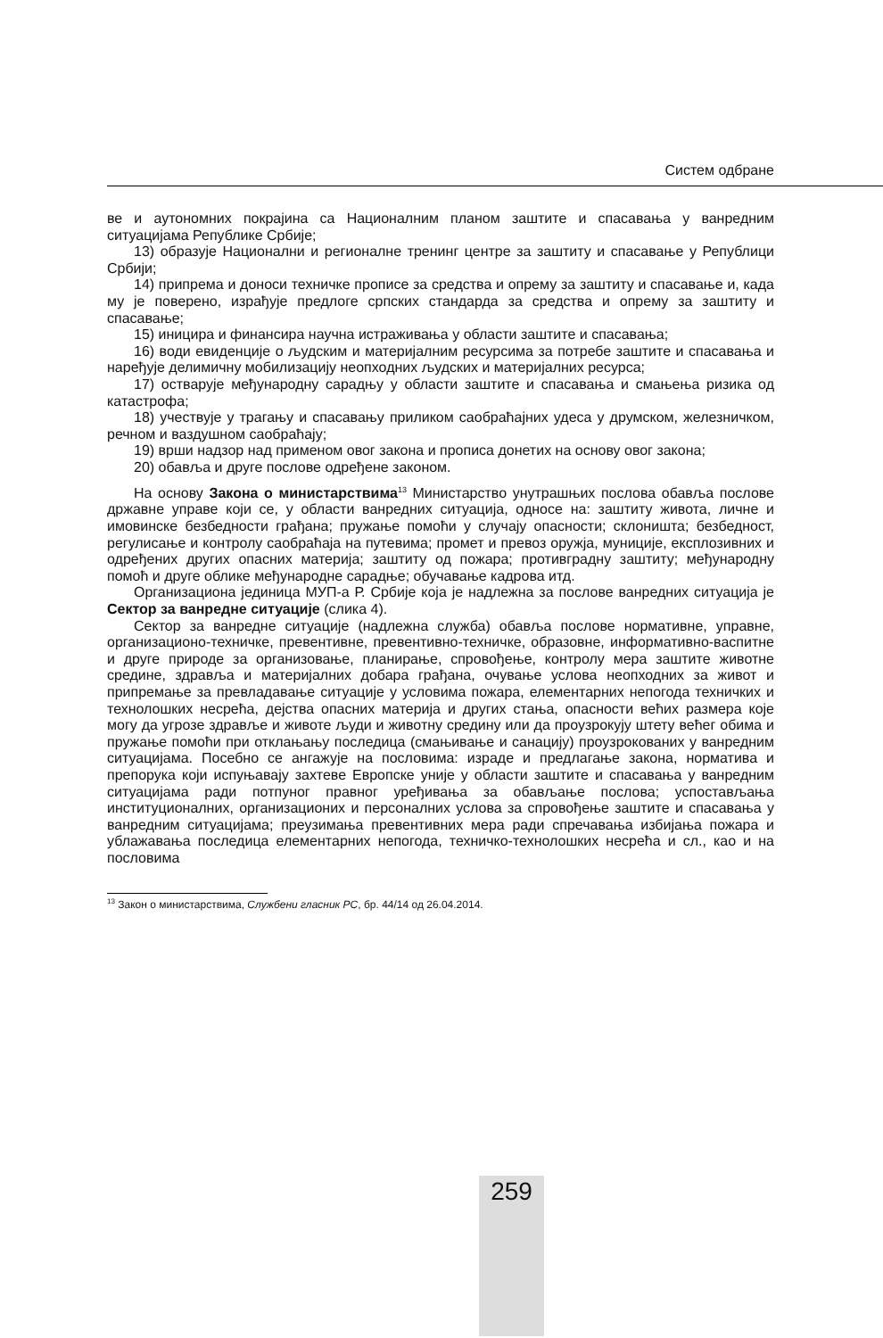Систем одбране
ве и аутономних покрајина са Националним планом заштите и спасавања у ванредним ситуацијама Републике Србије;
13) образује Национални и регионалне тренинг центре за заштиту и спасавање у Републици Србији;
14) припрема и доноси техничке прописе за средства и опрему за заштиту и спасавање и, када му је поверено, израђује предлоге српских стандарда за средства и опрему за заштиту и спасавање;
15) иницира и финансира научна истраживања у области заштите и спасавања;
16) води евиденције о људским и материјалним ресурсима за потребе заштите и спасавања и наређује делимичну мобилизацију неопходних људских и материјалних ресурса;
17) остварује међународну сарадњу у области заштите и спасавања и смањења ризика од катастрофа;
18) учествује у трагању и спасавању приликом саобраћајних удеса у друмском, железничком, речном и ваздушном саобраћају;
19) врши надзор над применом овог закона и прописа донетих на основу овог закона;
20) обавља и друге послове одређене законом.
На основу Закона о министарствима<sup>13</sup> Министарство унутрашњих послова обавља послове државне управе који се, у области ванредних ситуација, односе на: заштиту живота, личне и имовинске безбедности грађана; пружање помоћи у случају опасности; склоништа; безбедност, регулисање и контролу саобраћаја на путевима; промет и превоз оружја, муниције, експлозивних и одређених других опасних материја; заштиту од пожара; противградну заштиту; међународну помоћ и друге облике међународне сарадње; обучавање кадрова итд.
Организациона јединица МУП-а Р. Србије која је надлежна за послове ванредних ситуација је Сектор за ванредне ситуације (слика 4).
Сектор за ванредне ситуације (надлежна служба) обавља послове нормативне, управне, организационо-техничке, превентивне, превентивно-техничке, образовне, информативно-васпитне и друге природе за организовање, планирање, спровођење, контролу мера заштите животне средине, здравља и материјалних добара грађана, очување услова неопходних за живот и припремање за превладавање ситуације у условима пожара, елементарних непогода техничких и технолошких несрећа, дејства опасних материја и других стања, опасности већих размера које могу да угрозе здравље и животе људи и животну средину или да проузрокују штету већег обима и пружање помоћи при отклањању последица (смањивање и санацију) проузрокованих у ванредним ситуацијама. Посебно се ангажује на пословима: израде и предлагање закона, норматива и препорука који испуњавају захтеве Европске уније у области заштите и спасавања у ванредним ситуацијама ради потпуног правног уређивања за обављање послова; успостављања институционалних, организационих и персоналних услова за спровођење заштите и спасавања у ванредним ситуацијама; преузимања превентивних мера ради спречавања избијања пожара и ублажавања последица елементарних непогода, техничко-технолошких несрећа и сл., као и на пословима
<sup>13</sup> Закон о министарствима, Службени гласник РС, бр. 44/14 од 26.04.2014.
259